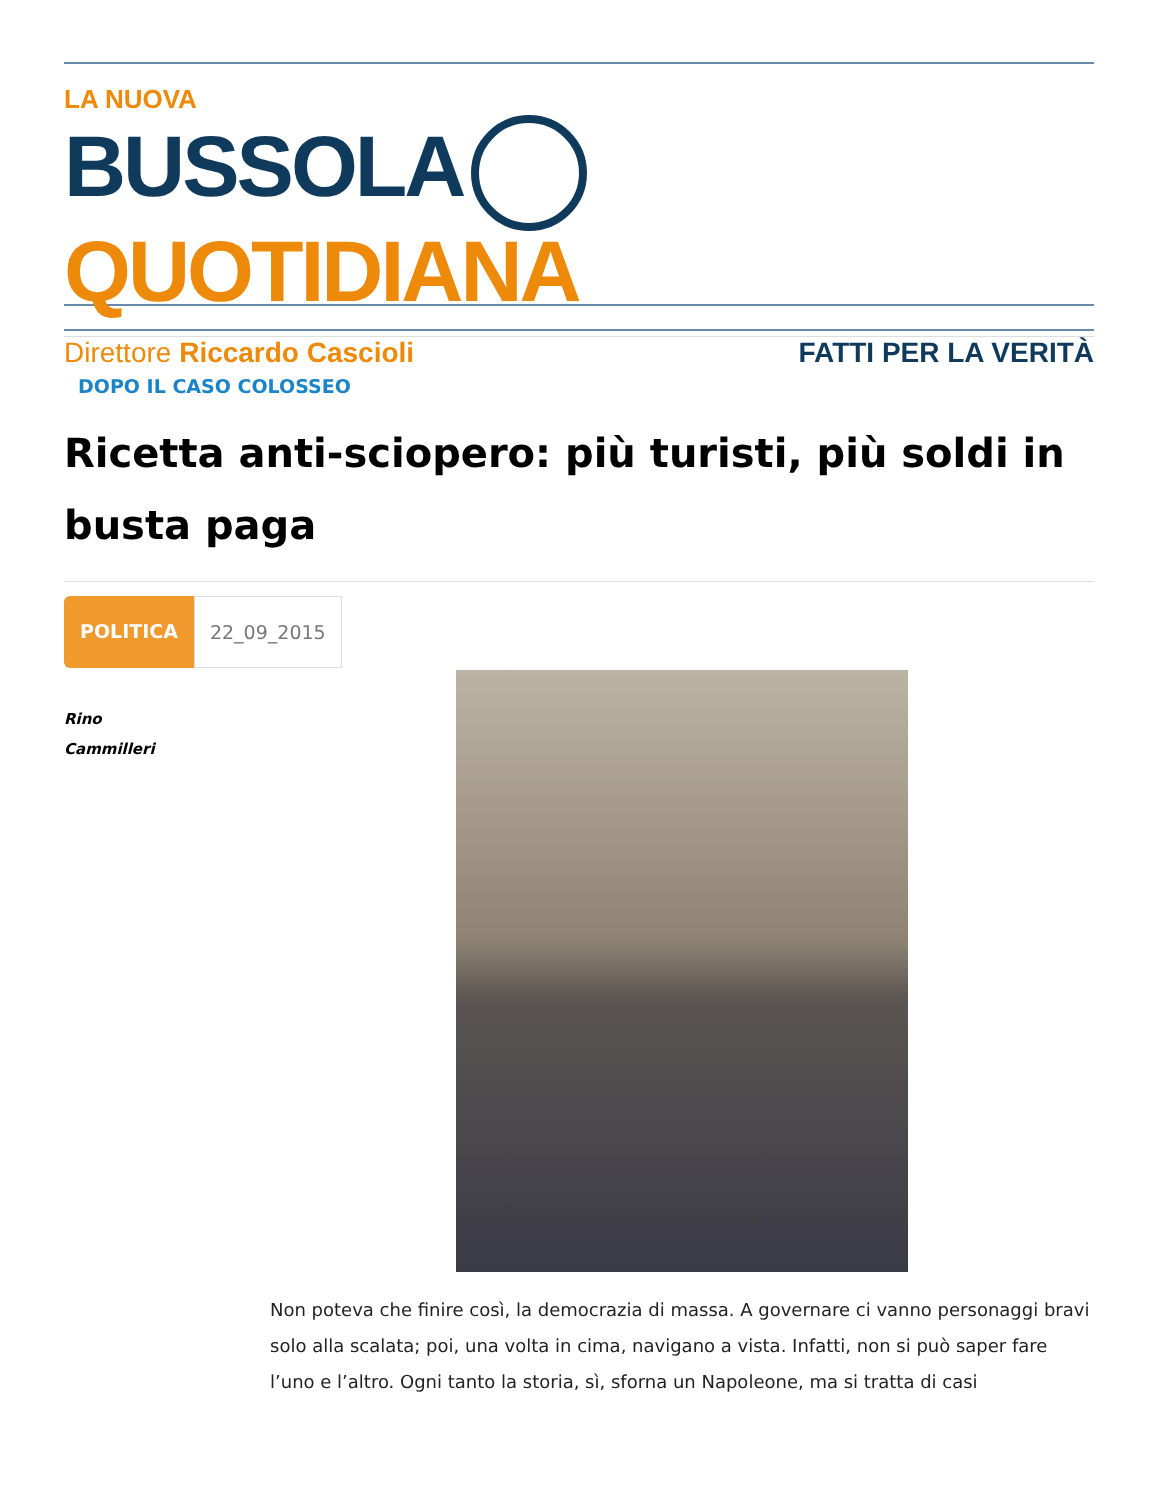LA NUOVA
BUSSOLA QUOTIDIANA
Direttore Riccardo Cascioli FATTI PER LA VERITÀ
DOPO IL CASO COLOSSEO
Ricetta anti-sciopero: più turisti, più soldi in busta paga
POLITICA 22_09_2015
Rino
Cammilleri
Non poteva che finire così, la democrazia di massa. A governare ci vanno personaggi bravi solo alla scalata; poi, una volta in cima, navigano a vista. Infatti, non si può saper fare l’uno e l’altro. Ogni tanto la storia, sì, sforna un Napoleone, ma si tratta di casi